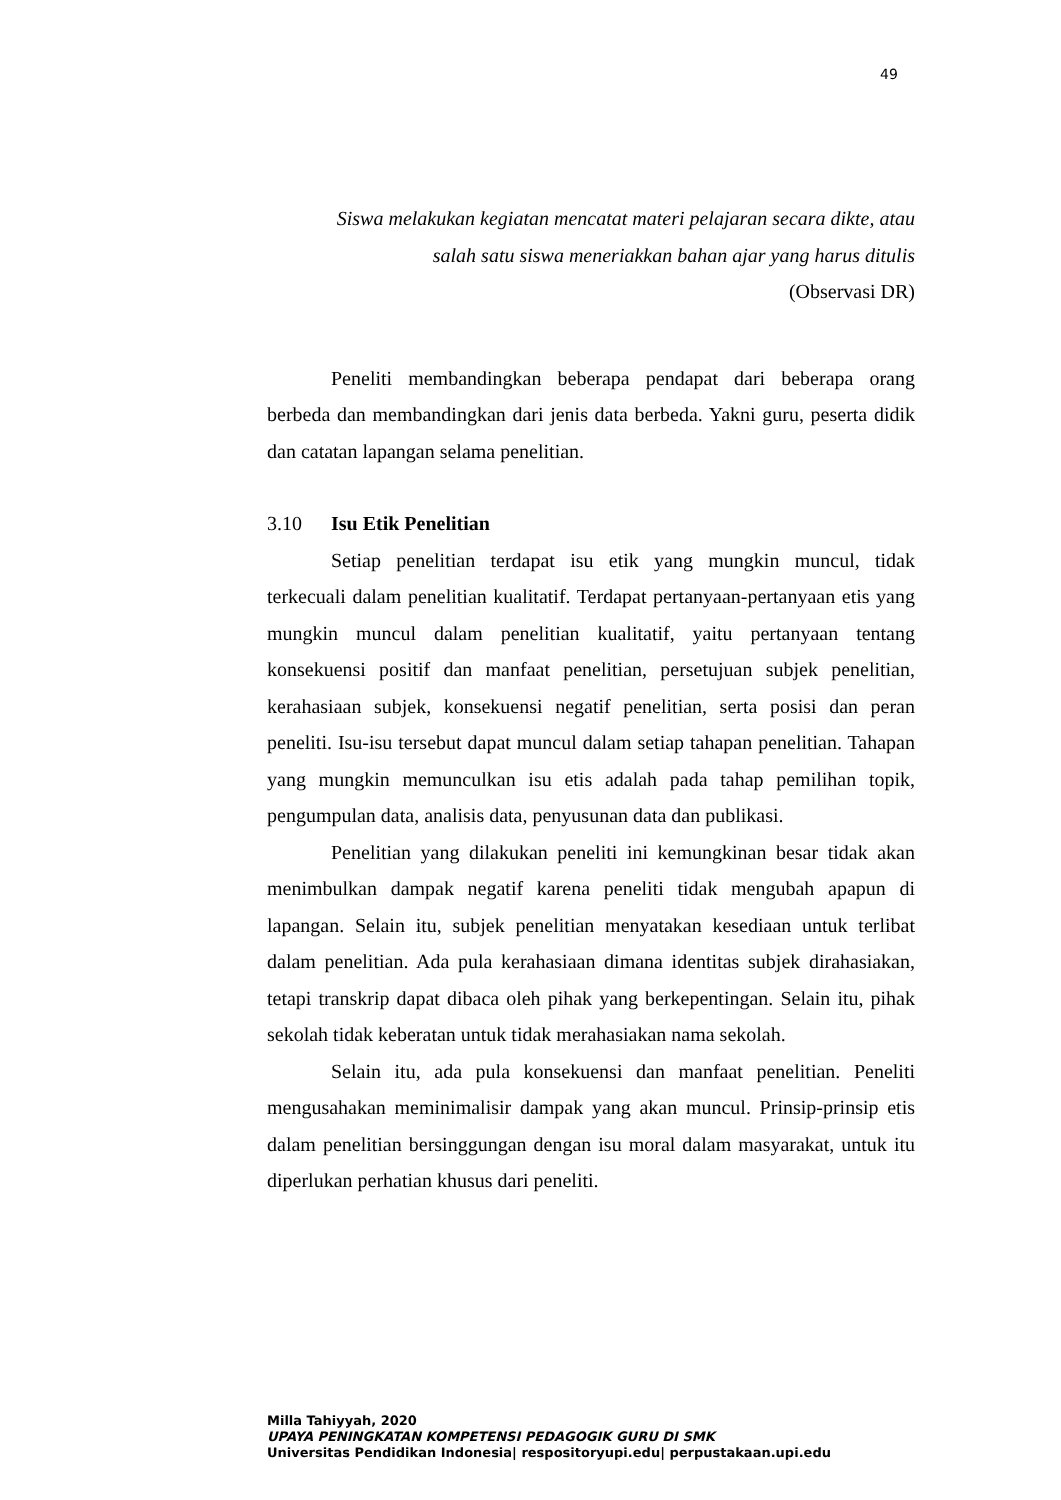49
Siswa melakukan kegiatan mencatat materi pelajaran secara dikte, atau
salah satu siswa meneriakkan bahan ajar yang harus ditulis
(Observasi DR)
Peneliti membandingkan beberapa pendapat dari beberapa orang berbeda dan membandingkan dari jenis data berbeda. Yakni guru, peserta didik dan catatan lapangan selama penelitian.
3.10 Isu Etik Penelitian
Setiap penelitian terdapat isu etik yang mungkin muncul, tidak terkecuali dalam penelitian kualitatif. Terdapat pertanyaan-pertanyaan etis yang mungkin muncul dalam penelitian kualitatif, yaitu pertanyaan tentang konsekuensi positif dan manfaat penelitian, persetujuan subjek penelitian, kerahasiaan subjek, konsekuensi negatif penelitian, serta posisi dan peran peneliti. Isu-isu tersebut dapat muncul dalam setiap tahapan penelitian. Tahapan yang mungkin memunculkan isu etis adalah pada tahap pemilihan topik, pengumpulan data, analisis data, penyusunan data dan publikasi.
Penelitian yang dilakukan peneliti ini kemungkinan besar tidak akan menimbulkan dampak negatif karena peneliti tidak mengubah apapun di lapangan. Selain itu, subjek penelitian menyatakan kesediaan untuk terlibat dalam penelitian. Ada pula kerahasiaan dimana identitas subjek dirahasiakan, tetapi transkrip dapat dibaca oleh pihak yang berkepentingan. Selain itu, pihak sekolah tidak keberatan untuk tidak merahasiakan nama sekolah.
Selain itu, ada pula konsekuensi dan manfaat penelitian. Peneliti mengusahakan meminimalisir dampak yang akan muncul. Prinsip-prinsip etis dalam penelitian bersinggungan dengan isu moral dalam masyarakat, untuk itu diperlukan perhatian khusus dari peneliti.
Milla Tahiyyah, 2020
UPAYA PENINGKATAN KOMPETENSI PEDAGOGIK GURU DI SMK
Universitas Pendidikan Indonesia| respositoryupi.edu| perpustakaan.upi.edu